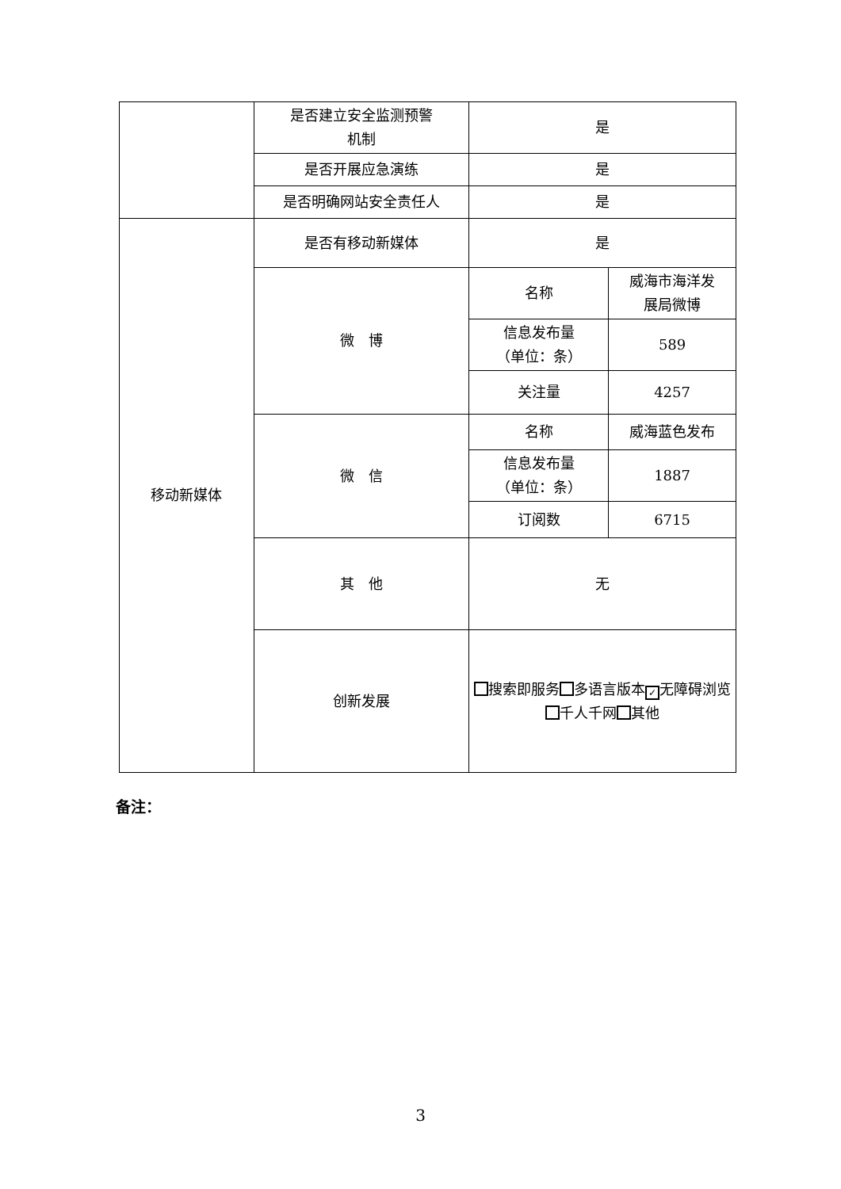| | 是否建立安全监测预警 机制 | 是 | |
| | 是否开展应急演练 | 是 | |
| | 是否明确网站安全责任人 | 是 | |
| 移动新媒体 | 是否有移动新媒体 | 是 | |
| | 微 博 | 名称 | 威海市海洋发 展局微博 |
| | | 信息发布量 （单位：条） | 589 |
| | | 关注量 | 4257 |
| | 微 信 | 名称 | 威海蓝色发布 |
| | | 信息发布量 （单位：条） | 1887 |
| | | 订阅数 | 6715 |
| | 其 他 | 无 | |
| | 创新发展 | 搜索即服务 多语言版本 ✓ 无障碍浏览 千人千网 其他 | |
备注：
3